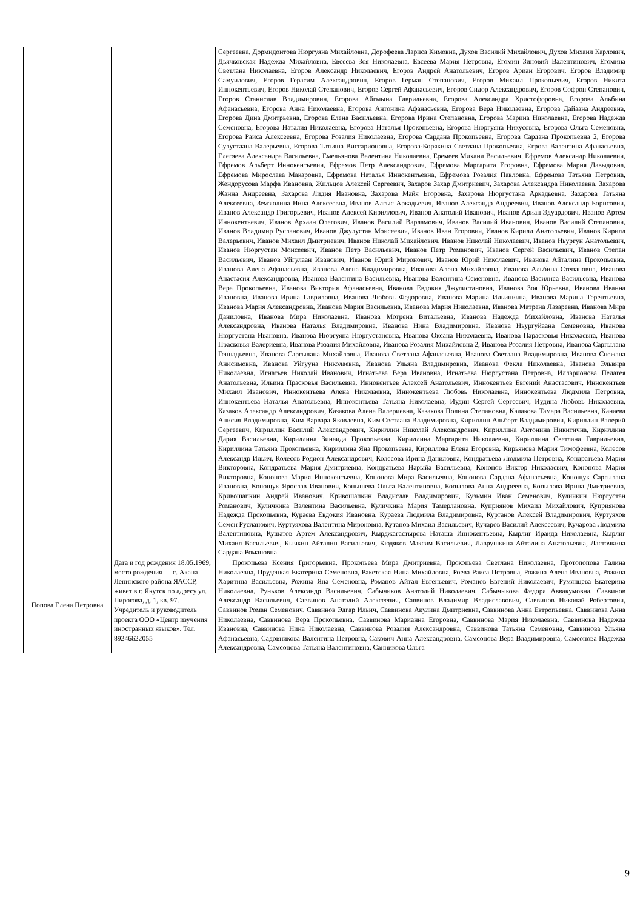| | | Сергеевна, Дормидонтова Нюргуяна Михайловна, Дорофеева Лариса Кимовна, Духов Василий Михайлович, Духов Михаил Карлович, Дьячковская Надежда Михайловна, Евсеева Зоя Николаевна, Евсеева Мария Петровна, Егомин Зиновий Валентинович, Егомина Светлана Николаевна, Егоров Александр Николаевич, Егоров Андрей Анатольевич, Егоров Ариан Егорович, Егоров Владимир Самуилович, Егоров Герасим Александрович, Егоров Герман Степанович, Егоров Михаил Прокопьевич, Егоров Никита Иннокентьевич, Егоров Николай Степанович, Егоров Сергей Афанасьевич, Егоров Сидор Александрович, Егоров Софрон Степанович, Егоров Станислав Владимирович, Егорова Айгыына Гаврильевна, Егорова Александра Христофоровна, Егорова Альбина Афанасьевна, Егорова Анна Николаевна, Егорова Антонина Афанасьевна, Егорова Вера Николаевна, Егорова Дайаана Андреевна, Егорова Дина Дмитрьевна, Егорова Елена Васильевна, Егорова Ирина Степановна, Егорова Марина Николаевна, Егорова Надежда Семеновна, Егорова Наталия Николаевна, Егорова Наталья Прокопьевна, Егорова Нюргуяна Никусовна, Егорова Ольга Семеновна, Егорова Раиса Алексеевна, Егорова Розалия Николаевна, Егорова Сардана Прокопьевна, Егорова Сардана Прокопьевна 2, Егорова Сулустаана Валерьевна, Егорова Татьяна Виссарионовна, Егорова-Корякина Светлана Прокопьевна, Егрова Валентина Афанасьевна, Елегяева Александра Васильевна, Емельянова Валентина Николаевна, Еремеев Михаил Васильевич, Ефремов Александр Николаевич, Ефремов Альберт Иннокентьевич, Ефремов Петр Александрович, Ефремова Маргарита Егоровна, Ефремова Мария Давыдовна, Ефремова Мирослава Макаровна, Ефремова Наталья Иннокентьевна, Ефремова Розалия Павловна, Ефремова Татьяна Петровна, Жендорусова Марфа Ивановна, Жильцов Алексей Сергеевич, Захаров Захар Дмитриевич, Захарова Александра Николаевна, Захарова Жанна Андреевна, Захарова Лидия Ивановна, Захарова Майя Егоровна, Захарова Нюргустана Аркадьевна, Захарова Татьяна Алексеевна, Земзюлина Нина Алексеевна, Иванов Алгыс Аркадьевич, Иванов Александр Андреевич, Иванов Александр Борисович, Иванов Александр Григорьевич, Иванов Алексей Кириллович, Иванов Анатолий Иванович, Иванов Ариан Эдуардович, Иванов Артем Иннокентьевич, Иванов Архаан Олегович, Иванов Василий Варламович, Иванов Василий Иванович, Иванов Василий Степанович, Иванов Владимир Русланович, Иванов Джулустан Моисеевич, Иванов Иван Егорович, Иванов Кирилл Анатольевич, Иванов Кирилл Валерьевич, Иванов Михаил Дмитриевич, Иванов Николай Михайлович, Иванов Николай Николаевич, Иванов Ньургун Анатольевич, Иванов Нюргустан Моисеевич, Иванов Петр Васильевич, Иванов Петр Романович, Иванов Сергей Васильевич, Иванов Степан Васильевич, Иванов Уйгулаан Иванович, Иванов Юрий Миронович, Иванов Юрий Николаевич, Иванова Айталина Прокопьевна, Иванова Алена Афанасьевна, Иванова Алена Владимировна, Иванова Алена Михайловна, Иванова Альбина Степановна, Иванова Анастасия Александровна, Иванова Валентина Васильевна, Иванова Валентина Семеновна, Иванова Василиса Васильевна, Иванова Вера Прокопьевна, Иванова Виктория Афанасьевна, Иванова Евдокия Джулистановна, Иванова Зоя Юрьевна, Иванова Иванна Ивановна, Иванова Ирина Гавриловна, Иванова Любовь Федоровна, Иванова Марина Ильинична, Иванова Марина Терентьевна, Иванова Мария Александровна, Иванова Мария Васильевна, Иванова Мария Николаевна, Иванова Матрена Лазаревна, Иванова Мира Даниловна, Иванова Мира Николаевна, Иванова Мотрена Витальевна, Иванова Надежда Михайловна, Иванова Наталья Александровна, Иванова Наталья Владимировна, Иванова Нина Владимировна, Иванова Ньургуйаана Семеновна, Иванова Нюргустана Ивановна, Иванова Нюргуяна Нюргустановна, Иванова Оксана Николаевна, Иванова Парасковья Николаевна, Иванова Прасковья Валериевна, Иванова Розалия Михайловна, Иванова Розалия Михайловна 2, Иванова Розалия Петровна, Иванова Саргылана Геннадьевна, Иванова Саргылана Михайловна, Иванова Светлана Афанасьевна, Иванова Светлана Владимировна, Иванова Снежана Анисимовна, Иванова Уйгууна Николаевна, Иванова Ульяна Владимировна, Иванова Фекла Николаевна, Иванова Эльвира Николаевна, Игнатьев Николай Иванович, Игнатьева Вера Ивановна, Игнатьева Нюргустана Петровна, Илларионова Пелагея Анатольевна, Ильина Прасковья Васильевна, Иннокентьев Алексей Анатольевич, Иннокентьев Евгений Анастасович, Иннокентьев Михаил Иванович, Иннокентьева Алена Николаевна, Иннокентьева Любовь Николаевна, Иннокентьева Людмила Петровна, Иннокентьева Наталья Анатольевна, Иннокентьева Татьяна Николаевна, Иудин Сергей Сергеевич, Иудина Любовь Николаевна, Казаков Александр Александрович, Казакова Алена Валериевна, Казакова Полина Степановна, Калакова Тамара Васильевна, Канаева Анисия Владимировна, Ким Варвара Яковлевна, Ким Светлана Владимировна, Кириллин Альберт Владимирович, Кириллин Валерий Сергеевич, Кириллин Василий Александрович, Кириллин Николай Александрович, Кириллина Антонина Никитична, Кириллина Дария Васильевна, Кириллина Зинаида Прокопьевна, Кириллина Маргарита Николаевна, Кириллина Светлана Гаврильевна, Кириллина Татьяна Прокопьевна, Кириллина Яна Прокопьевна, Кириллова Елена Егоровна, Кирьянова Мария Тимофеевна, Колесов Александр Ильич, Колесов Родион Александрович, Колесова Ирина Даниловна, Кондратьева Людмила Петровна, Кондратьева Мария Викторовна, Кондратьева Мария Дмитриевна, Кондратьева Нарыйа Васильевна, Кононов Виктор Николаевич, Кононова Мария Викторовна, Кононова Мария Иннокентьевна, Кононова Мира Васильевна, Кононова Сардана Афанасьевна, Конощук Саргылана Ивановна, Конощук Ярослав Иванович, Конышева Ольга Валентиновна, Копылова Анна Андреевна, Копылова Ирина Дмитриевна, Кривошапкин Андрей Иванович, Кривошапкин Владислав Владимирович, Кузьмин Иван Семенович, Куличкин Нюргустан Романович, Куличкина Валентина Васильевна, Куличкина Мария Тамерлановна, Куприянов Михаил Михайлович, Куприянова Надежда Прокопьевна, Кураева Евдокия Ивановна, Кураева Людмила Владимировна, Куртанов Алексей Владимирович, Куртуяхов Семен Русланович, Куртуяхова Валентина Мироновна, Кутанов Михаил Васильевич, Кучаров Василий Алексеевич, Кучарова Людмила Валентиновна, Кушатов Артем Александрович, Кырджагастырова Наташа Иннокентьевна, Кырлиг Ираида Николаевна, Кырлиг Михаил Васильевич, Кычкин Айталин Васильевич, Кюдяков Максим Васильевич, Лаврушкина Айталина Анатольевна, Ласточкина Сардана Романовна |
| Попова Елена Петровна | Дата и год рождения 18.05.1969, место рождения — с. Акана Ленинского района ЯАССР, живет в г. Якутск по адресу ул. Пирогова, д. 1, кв. 97. Учредитель и руководитель проекта ООО «Центр изучения иностранных языков». Тел. 89246622055 | Прокопьева Ксения Григорьевна, Прокопьева Мира Дмитриевна, Прокопьева Светлана Николаевна, Протопопова Галина Николаевна, Прудецкая Екатерина Семеновна, Ракетская Нина Михайловна, Роева Раиса Петровна, Рожина Алена Ивановна, Рожина Харитина Васильевна, Рожина Яна Семеновна, Романов Айтал Евгеньевич, Романов Евгений Николаевич, Румянцева Екатерина Николаевна, Руньков Александр Васильевич, Сабычиков Анатолий Николаевич, Сабычыкова Федора Аввакумовна, Саввинов Александр Васильевич, Саввинов Анатолий Алексеевич, Саввинов Владимир Владиславович, Саввинов Николай Робертович, Саввинов Роман Семенович, Саввинов Эдгар Ильич, Саввинова Акулина Дмитриевна, Саввинова Анна Евтропьевна, Саввинова Анна Николаевна, Саввинова Вера Прокопьевна, Саввинова Марианна Егоровна, Саввинова Мария Николаевна, Саввинова Надежда Ивановна, Саввинова Нина Николаевна, Саввинова Розалия Александровна, Саввинова Татьяна Семеновна, Саввинова Ульяна Афанасьевна, Садовникова Валентина Петровна, Сакович Анна Александровна, Самсонова Вера Владимировна, Самсонова Надежда Александровна, Самсонова Татьяна Валентиновна, Санникова Ольга |
9